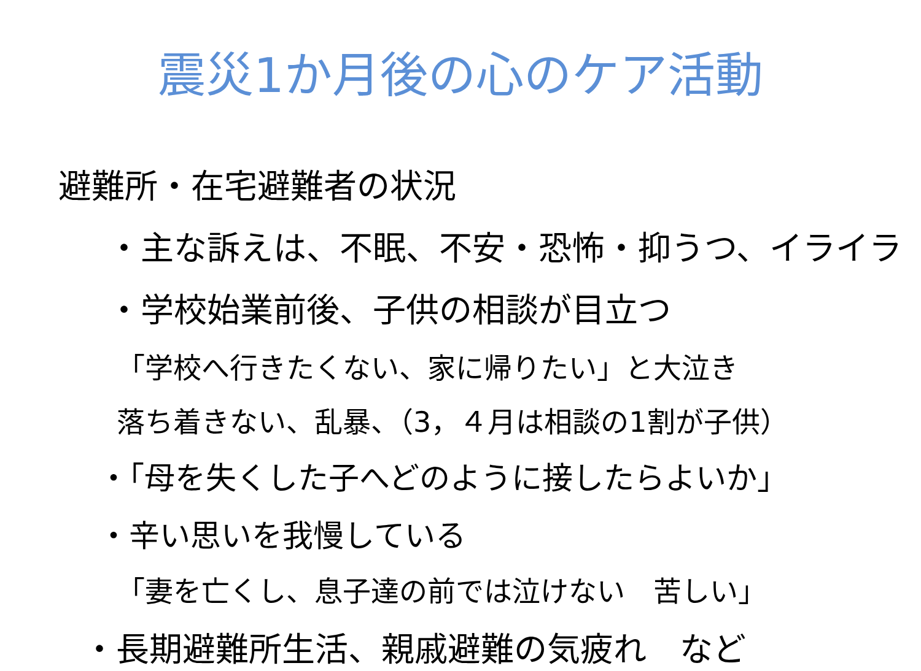震災1か月後の心のケア活動
避難所・在宅避難者の状況
・主な訴えは、不眠、不安・恐怖・抑うつ、イライラ
・学校始業前後、子供の相談が目立つ
「学校へ行きたくない、家に帰りたい」と大泣き
落ち着きない、乱暴、（3，４月は相談の1割が子供）
・「母を失くした子へどのように接したらよいか」
・辛い思いを我慢している
「妻を亡くし、息子達の前では泣けない　苦しい」
・長期避難所生活、親戚避難の気疲れ　など